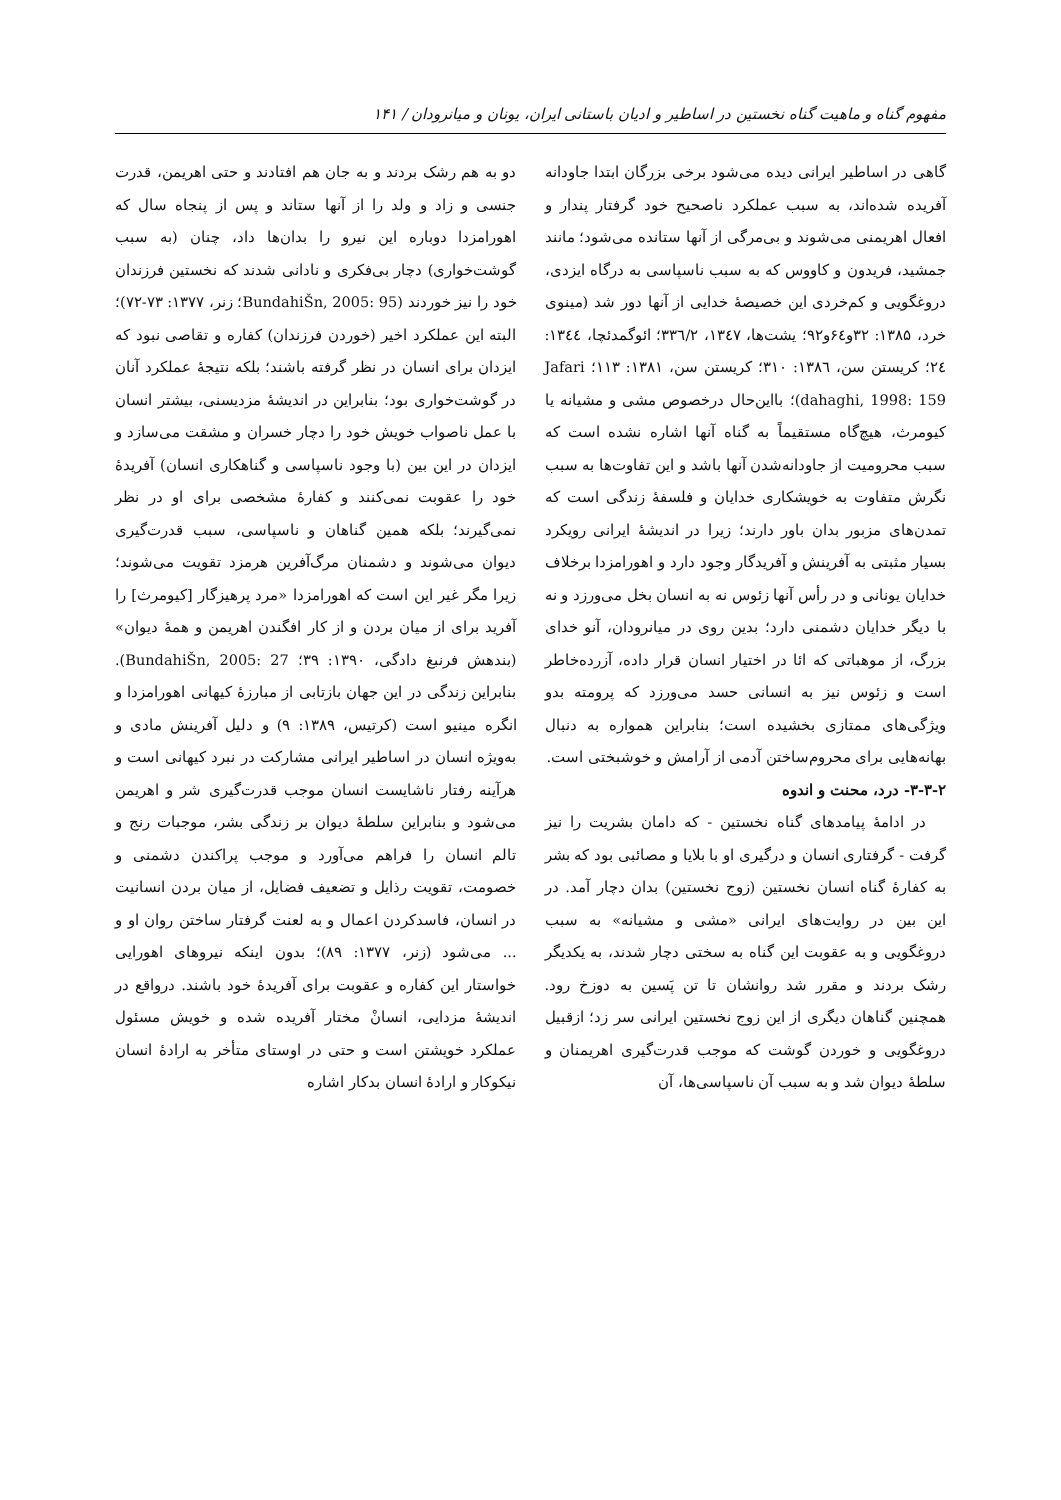مفهوم گناه و ماهیت گناه نخستین در اساطیر و ادیان باستانی ایران، یونان و میانرودان / ۱۴۱
گاهی در اساطیر ایرانی دیده می‌شود برخی بزرگان ابتدا جاودانه آفریده شده‌اند، به سبب عملکرد ناصحیح خود گرفتار پندار و افعال اهریمنی می‌شوند و بی‌مرگی از آنها ستانده می‌شود؛ مانند جمشید، فریدون و کاووس که به سبب ناسپاسی به درگاه ایزدی، دروغگویی و کم‌خردی این خصیصهٔ خدایی از آنها دور شد (مینوی خرد، ۱۳۸۵: ۳۲و۶٤و۹۲؛ یشت‌ها، ۱۳٤۷، ۳۳٦/۲؛ ائوگمدئچا، ۱۳٤٤: ۲٤؛ کریستن سن، ۱۳۸٦: ۳۱۰؛ کریستن سن، ۱۳۸۱: ۱۱۳؛ Jafari dahaghi, 1998: 159)؛ بااین‌حال درخصوص مشی و مشیانه یا کیومرث، هیچ‌گاه مستقیماً به گناه آنها اشاره نشده است که سبب محرومیت از جاودانه‌شدن آنها باشد و این تفاوت‌ها به سبب نگرش متفاوت به خویشکاری خدایان و فلسفهٔ زندگی است که تمدن‌های مزبور بدان باور دارند؛ زیرا در اندیشهٔ ایرانی رویکرد بسیار مثبتی به آفرینش و آفریدگار وجود دارد و اهورامزدا برخلاف خدایان یونانی و در رأس آنها زئوس نه به انسان بخل می‌ورزد و نه با دیگر خدایان دشمنی دارد؛ بدین روی در میانرودان، آنو خدای بزرگ، از موهباتی که ائا در اختیار انسان قرار داده، آزرده‌خاطر است و زئوس نیز به انسانی حسد می‌ورزد که پرومته بدو ویژگی‌های ممتازی بخشیده است؛ بنابراین همواره به دنبال بهانه‌هایی برای محروم‌ساختن آدمی از آرامش و خوشبختی است.
۳-۳-۲- درد، محنت و اندوه
در ادامهٔ پیامدهای گناه نخستین - که دامان بشریت را نیز گرفت - گرفتاری انسان و درگیری او با بلایا و مصائبی بود که بشر به کفارهٔ گناه انسان نخستین (زوج نخستین) بدان دچار آمد. در این بین در روایت‌های ایرانی «مشی و مشیانه» به سبب دروغگویی و به عقوبت این گناه به سختی دچار شدند، به یکدیگر رشک بردند و مقرر شد روانشان تا تن پَسین به دوزخ رود. همچنین گناهان دیگری از این زوج نخستین ایرانی سر زد؛ ازقبیل دروغگویی و خوردن گوشت که موجب قدرت‌گیری اهریمنان و سلطهٔ دیوان شد و به سبب آن ناسپاسی‌ها، آن
دو به هم رشک بردند و به جان هم افتادند و حتی اهریمن، قدرت جنسی و زاد و ولد را از آنها ستاند و پس از پنجاه سال که اهورامزدا دوباره این نیرو را بدان‌ها داد، چنان (به سبب گوشت‌خواری) دچار بی‌فکری و نادانی شدند که نخستین فرزندان خود را نیز خوردند (BundahiŠn, 2005: 95؛ زنر، ۱۳۷۷: ۷۳-۷۲)؛ البته این عملکرد اخیر (خوردن فرزندان) کفاره و تقاصی نبود که ایزدان برای انسان در نظر گرفته باشند؛ بلکه نتیجهٔ عملکرد آنان در گوشت‌خواری بود؛ بنابراین در اندیشهٔ مزدیسنی، بیشتر انسان با عمل ناصواب خویش خود را دچار خسران و مشقت می‌سازد و ایزدان در این بین (با وجود ناسپاسی و گناهکاری انسان) آفریدهٔ خود را عقوبت نمی‌کنند و کفارهٔ مشخصی برای او در نظر نمی‌گیرند؛ بلکه همین گناهان و ناسپاسی، سبب قدرت‌گیری دیوان می‌شوند و دشمنان مرگ‌آفرین هرمزد تقویت می‌شوند؛ زیرا مگر غیر این است که اهورامزدا «مرد پرهیزگار [کیومرث] را آفرید برای از میان بردن و از کار افگندن اهریمن و همهٔ دیوان» (بندهش فرنبغ دادگی، ۱۳۹۰: ۳۹؛ BundahiŠn, 2005: 27). بنابراین زندگی در این جهان بازتابی از مبارزهٔ کیهانی اهورامزدا و انگره مینیو است (کرتیس، ۱۳۸۹: ۹) و دلیل آفرینش مادی و به‌ویژه انسان در اساطیر ایرانی مشارکت در نبرد کیهانی است و هرآینه رفتار ناشایست انسان موجب قدرت‌گیری شر و اهریمن می‌شود و بنابراین سلطهٔ دیوان بر زندگی بشر، موجبات رنج و تالم انسان را فراهم می‌آورد و موجب پراکندن دشمنی و خصومت، تقویت رذایل و تضعیف فضایل، از میان بردن انسانیت در انسان، فاسدکردن اعمال و به لعنت گرفتار ساختن روان او و ... می‌شود (زنر، ۱۳۷۷: ۸۹)؛ بدون اینکه نیروهای اهورایی خواستار این کفاره و عقوبت برای آفریدهٔ خود باشند. درواقع در اندیشهٔ مزدایی، انسانْ مختار آفریده شده و خویش مسئول عملکرد خویشتن است و حتی در اوستای متأخر به ارادهٔ انسان نیکوکار و ارادهٔ انسان بدکار اشاره